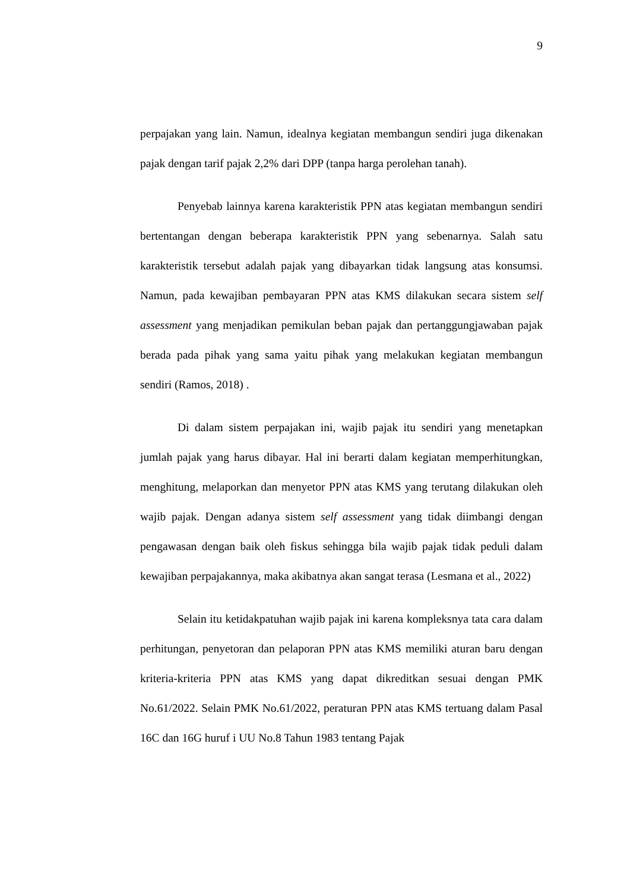9
perpajakan yang lain. Namun, idealnya kegiatan membangun sendiri juga dikenakan pajak dengan tarif pajak 2,2% dari DPP (tanpa harga perolehan tanah).
Penyebab lainnya karena karakteristik PPN atas kegiatan membangun sendiri bertentangan dengan beberapa karakteristik PPN yang sebenarnya. Salah satu karakteristik tersebut adalah pajak yang dibayarkan tidak langsung atas konsumsi. Namun, pada kewajiban pembayaran PPN atas KMS dilakukan secara sistem self assessment yang menjadikan pemikulan beban pajak dan pertanggungjawaban pajak berada pada pihak yang sama yaitu pihak yang melakukan kegiatan membangun sendiri (Ramos, 2018) .
Di dalam sistem perpajakan ini, wajib pajak itu sendiri yang menetapkan jumlah pajak yang harus dibayar. Hal ini berarti dalam kegiatan memperhitungkan, menghitung, melaporkan dan menyetor PPN atas KMS yang terutang dilakukan oleh wajib pajak. Dengan adanya sistem self assessment yang tidak diimbangi dengan pengawasan dengan baik oleh fiskus sehingga bila wajib pajak tidak peduli dalam kewajiban perpajakannya, maka akibatnya akan sangat terasa (Lesmana et al., 2022)
Selain itu ketidakpatuhan wajib pajak ini karena kompleksnya tata cara dalam perhitungan, penyetoran dan pelaporan PPN atas KMS memiliki aturan baru dengan kriteria-kriteria PPN atas KMS yang dapat dikreditkan sesuai dengan PMK No.61/2022. Selain PMK No.61/2022, peraturan PPN atas KMS tertuang dalam Pasal 16C dan 16G huruf i UU No.8 Tahun 1983 tentang Pajak